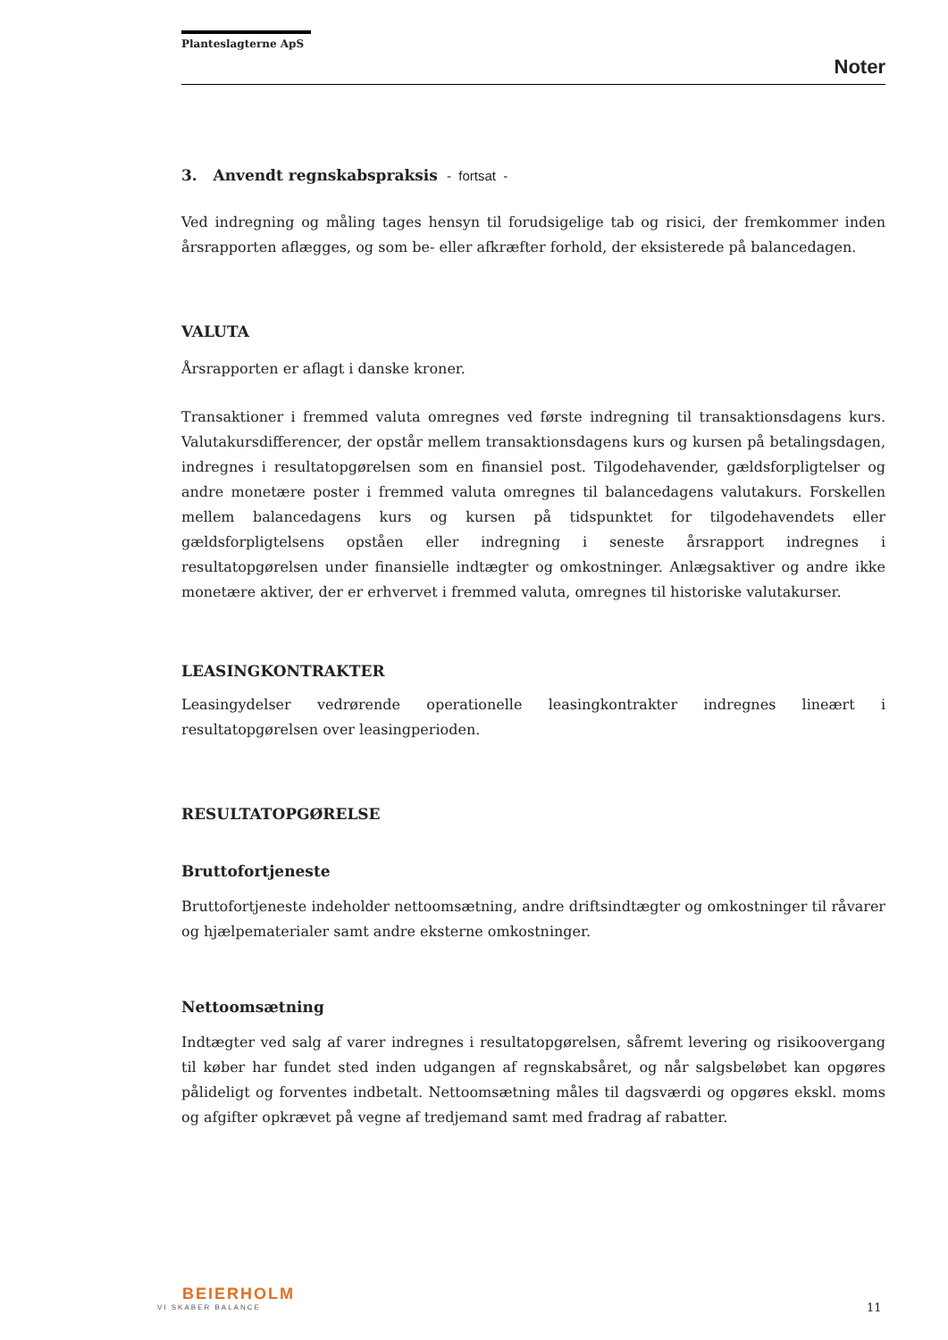Planteslagterne ApS
Noter
3. Anvendt regnskabspraksis - fortsat -
Ved indregning og måling tages hensyn til forudsigelige tab og risici, der fremkommer inden årsrapporten aflægges, og som be- eller afkræfter forhold, der eksisterede på balancedagen.
VALUTA
Årsrapporten er aflagt i danske kroner.
Transaktioner i fremmed valuta omregnes ved første indregning til transaktionsdagens kurs. Valutakursdifferencer, der opstår mellem transaktionsdagens kurs og kursen på betalingsdagen, indregnes i resultatopgørelsen som en finansiel post. Tilgodehavender, gældsforpligtelser og andre monetære poster i fremmed valuta omregnes til balancedagens valutakurs. Forskellen mellem balancedagens kurs og kursen på tidspunktet for tilgodehavendets eller gældsforpligtelsens opståen eller indregning i seneste årsrapport indregnes i resultatopgørelsen under finansielle indtægter og omkostninger. Anlægsaktiver og andre ikke monetære aktiver, der er erhvervet i fremmed valuta, omregnes til historiske valutakurser.
LEASINGKONTRAKTER
Leasingydelser vedrørende operationelle leasingkontrakter indregnes lineært i resultatopgørelsen over leasingperioden.
RESULTATOPGØRELSE
Bruttofortjeneste
Bruttofortjeneste indeholder nettoomsætning, andre driftsindtægter og omkostninger til råvarer og hjælpematerialer samt andre eksterne omkostninger.
Nettoomsætning
Indtægter ved salg af varer indregnes i resultatopgørelsen, såfremt levering og risikoovergang til køber har fundet sted inden udgangen af regnskabsåret, og når salgsbeløbet kan opgøres pålideligt og forventes indbetalt. Nettoomsætning måles til dagsværdi og opgøres ekskl. moms og afgifter opkrævet på vegne af tredjemand samt med fradrag af rabatter.
BEIERHOLM
VI SKABER BALANCE
11